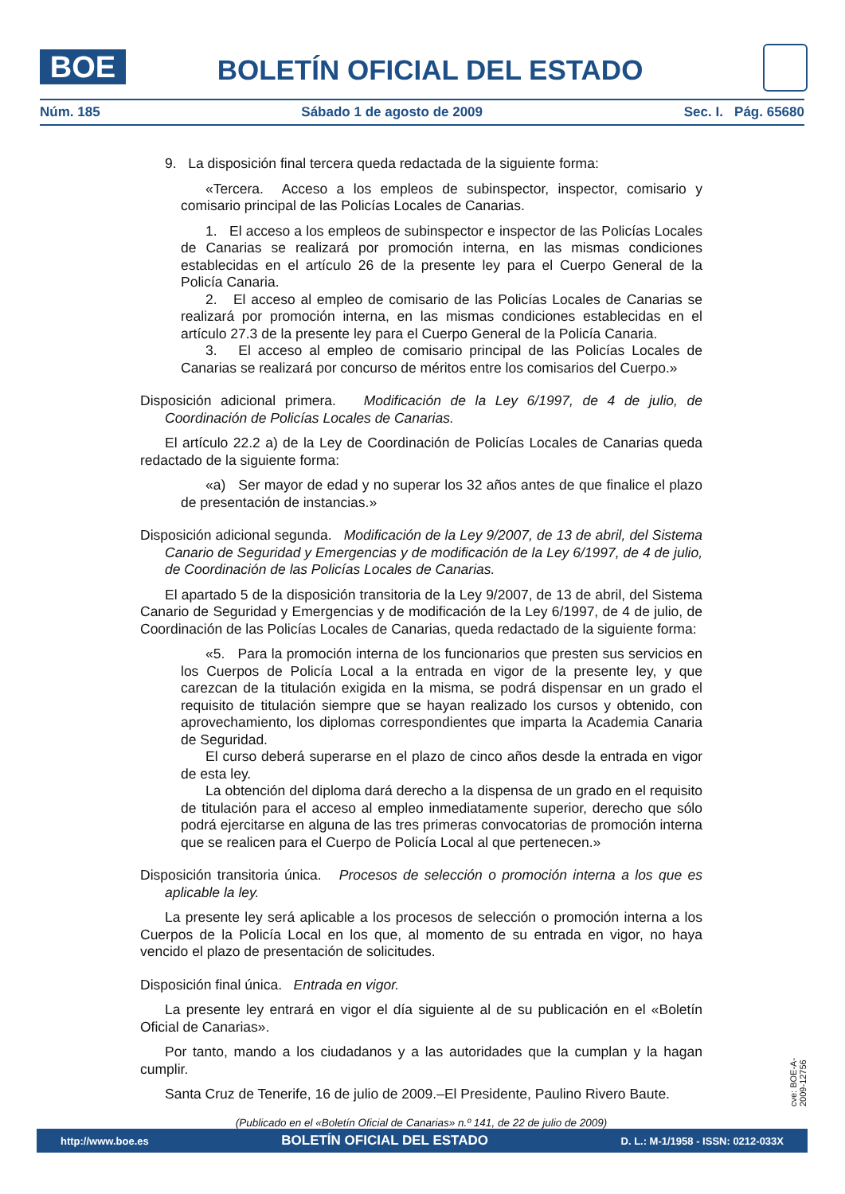BOE BOLETÍN OFICIAL DEL ESTADO
Núm. 185 Sábado 1 de agosto de 2009 Sec. I. Pág. 65680
9. La disposición final tercera queda redactada de la siguiente forma:
«Tercera. Acceso a los empleos de subinspector, inspector, comisario y comisario principal de las Policías Locales de Canarias.
1. El acceso a los empleos de subinspector e inspector de las Policías Locales de Canarias se realizará por promoción interna, en las mismas condiciones establecidas en el artículo 26 de la presente ley para el Cuerpo General de la Policía Canaria.
2. El acceso al empleo de comisario de las Policías Locales de Canarias se realizará por promoción interna, en las mismas condiciones establecidas en el artículo 27.3 de la presente ley para el Cuerpo General de la Policía Canaria.
3. El acceso al empleo de comisario principal de las Policías Locales de Canarias se realizará por concurso de méritos entre los comisarios del Cuerpo.»
Disposición adicional primera. Modificación de la Ley 6/1997, de 4 de julio, de Coordinación de Policías Locales de Canarias.
El artículo 22.2 a) de la Ley de Coordinación de Policías Locales de Canarias queda redactado de la siguiente forma:
«a) Ser mayor de edad y no superar los 32 años antes de que finalice el plazo de presentación de instancias.»
Disposición adicional segunda. Modificación de la Ley 9/2007, de 13 de abril, del Sistema Canario de Seguridad y Emergencias y de modificación de la Ley 6/1997, de 4 de julio, de Coordinación de las Policías Locales de Canarias.
El apartado 5 de la disposición transitoria de la Ley 9/2007, de 13 de abril, del Sistema Canario de Seguridad y Emergencias y de modificación de la Ley 6/1997, de 4 de julio, de Coordinación de las Policías Locales de Canarias, queda redactado de la siguiente forma:
«5. Para la promoción interna de los funcionarios que presten sus servicios en los Cuerpos de Policía Local a la entrada en vigor de la presente ley, y que carezcan de la titulación exigida en la misma, se podrá dispensar en un grado el requisito de titulación siempre que se hayan realizado los cursos y obtenido, con aprovechamiento, los diplomas correspondientes que imparta la Academia Canaria de Seguridad.
El curso deberá superarse en el plazo de cinco años desde la entrada en vigor de esta ley.
La obtención del diploma dará derecho a la dispensa de un grado en el requisito de titulación para el acceso al empleo inmediatamente superior, derecho que sólo podrá ejercitarse en alguna de las tres primeras convocatorias de promoción interna que se realicen para el Cuerpo de Policía Local al que pertenecen.»
Disposición transitoria única. Procesos de selección o promoción interna a los que es aplicable la ley.
La presente ley será aplicable a los procesos de selección o promoción interna a los Cuerpos de la Policía Local en los que, al momento de su entrada en vigor, no haya vencido el plazo de presentación de solicitudes.
Disposición final única. Entrada en vigor.
La presente ley entrará en vigor el día siguiente al de su publicación en el «Boletín Oficial de Canarias».
Por tanto, mando a los ciudadanos y a las autoridades que la cumplan y la hagan cumplir.
Santa Cruz de Tenerife, 16 de julio de 2009.–El Presidente, Paulino Rivero Baute.
(Publicado en el «Boletín Oficial de Canarias» n.º 141, de 22 de julio de 2009)
cve: BOE-A-2009-12756
http://www.boe.es BOLETÍN OFICIAL DEL ESTADO D. L.: M-1/1958 - ISSN: 0212-033X